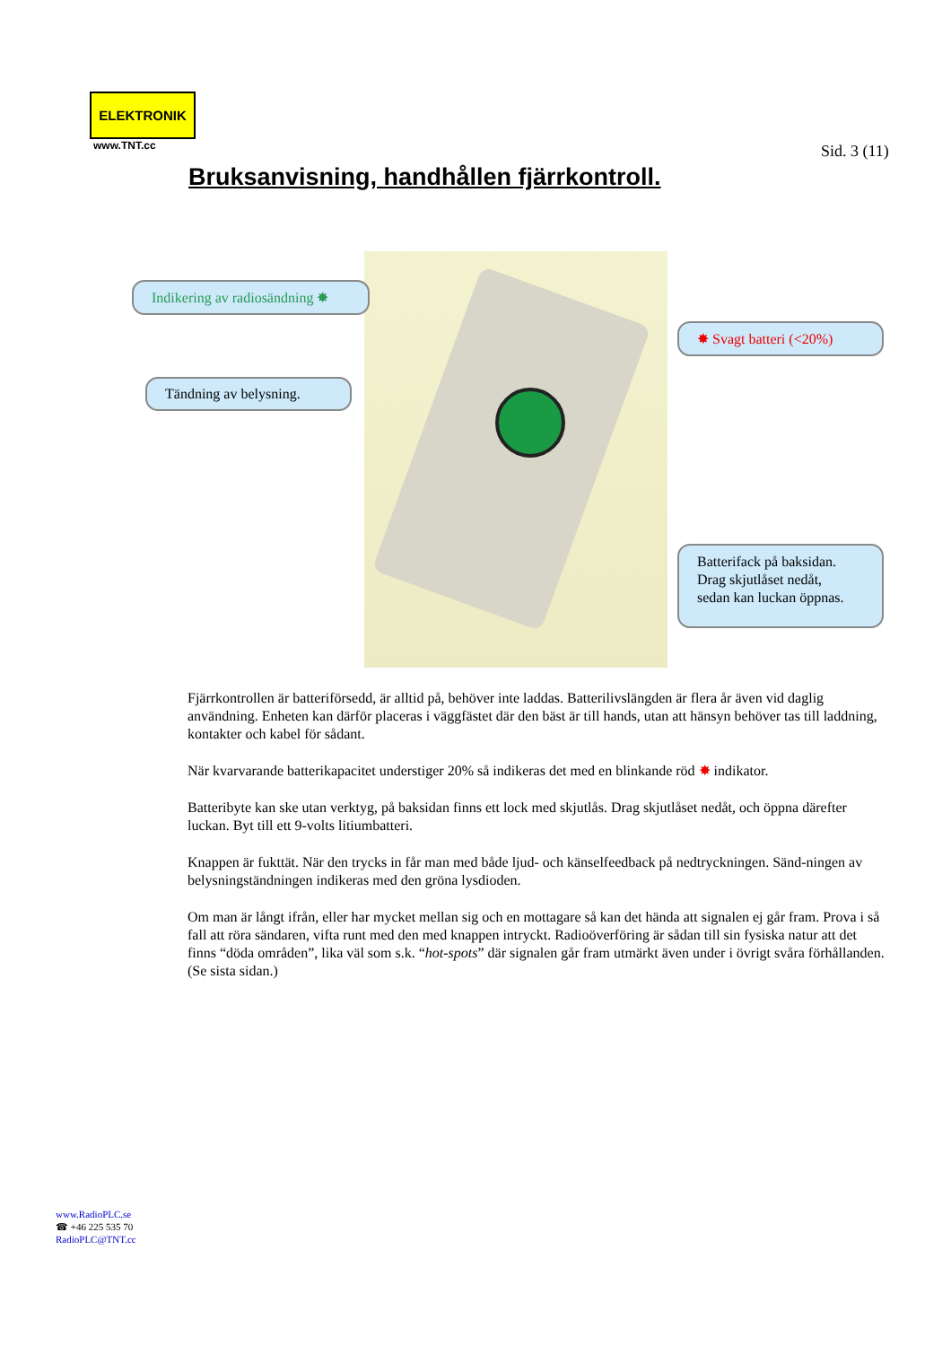ELEKTRONIK
www.TNT.cc
Sid. 3 (11)
Bruksanvisning, handhållen fjärrkontroll.
Indikering av radiosändning ✸
✸ Svagt batteri (<20%)
Tändning av belysning.
Batterifack på baksidan.
Drag skjutlåset nedåt,
sedan kan luckan öppnas.
Fjärrkontrollen är batteriförsedd, är alltid på, behöver inte laddas. Batterilivslängden är flera år även vid daglig användning. Enheten kan därför placeras i väggfästet där den bäst är till hands, utan att hänsyn behöver tas till laddning, kontakter och kabel för sådant.
När kvarvarande batterikapacitet understiger 20% så indikeras det med en blinkande röd ✸ indikator.
Batteribyte kan ske utan verktyg, på baksidan finns ett lock med skjutlås. Drag skjutlåset nedåt, och öppna därefter luckan. Byt till ett 9-volts litiumbatteri.
Knappen är fukttät. När den trycks in får man med både ljud- och känselfeedback på nedtryckningen. Sänd-ningen av belysningständningen indikeras med den gröna lysdioden.
Om man är långt ifrån, eller har mycket mellan sig och en mottagare så kan det hända att signalen ej går fram. Prova i så fall att röra sändaren, vifta runt med den med knappen intryckt. Radioöverföring är sådan till sin fysiska natur att det finns “döda områden”, lika väl som s.k. “hot-spots” där signalen går fram utmärkt även under i övrigt svåra förhållanden. (Se sista sidan.)
www.RadioPLC.se
☎ +46 225 535 70
RadioPLC@TNT.cc